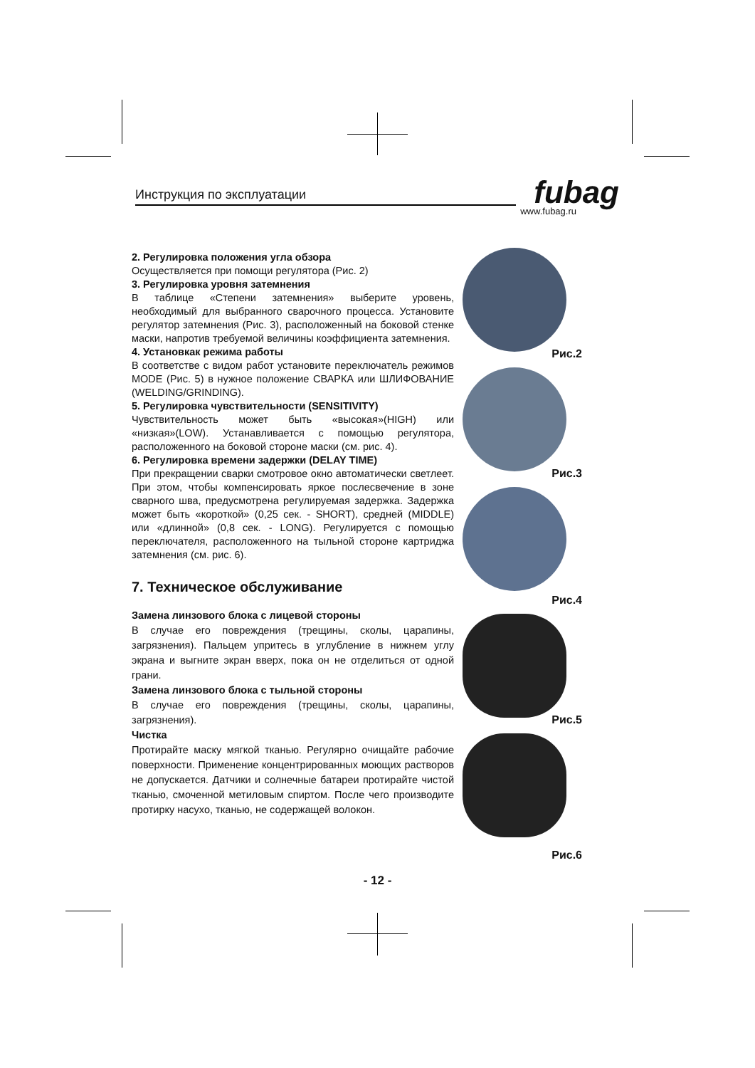Инструкция по эксплуатации
fubag www.fubag.ru
2. Регулировка положения угла обзора
Осуществляется при помощи регулятора (Рис. 2)
3. Регулировка уровня затемнения
В таблице «Степени затемнения» выберите уровень, необходимый для выбранного сварочного процесса. Установите регулятор затемнения (Рис. 3), расположенный на боковой стенке маски, напротив требуемой величины коэффициента затемнения.
4. Установкак режима работы
В соответстве с видом работ установите переключатель режимов MODE (Рис. 5) в нужное положение СВАРКА или ШЛИФОВАНИЕ (WELDING/GRINDING).
5. Регулировка чувствительности (SENSITIVITY)
Чувствительность может быть «высокая»(HIGH) или «низкая»(LOW). Устанавливается с помощью регулятора, расположенного на боковой стороне маски (см. рис. 4).
6. Регулировка времени задержки (DELAY TIME)
При прекращении сварки смотровое окно автоматически светлеет. При этом, чтобы компенсировать яркое послесвечение в зоне сварного шва, предусмотрена регулируемая задержка. Задержка может быть «короткой» (0,25 сек. - SHORT), средней (MIDDLE) или «длинной» (0,8 сек. - LONG). Регулируется с помощью переключателя, расположенного на тыльной стороне картриджа затемнения (см. рис. 6).
7. Техническое обслуживание
Замена линзового блока с лицевой стороны
В случае его повреждения (трещины, сколы, царапины, загрязнения). Пальцем упритесь в углубление в нижнем углу экрана и выгните экран вверх, пока он не отделиться от одной грани.
Замена линзового блока с тыльной стороны
В случае его повреждения (трещины, сколы, царапины, загрязнения).
Чистка
Протирайте маску мягкой тканью. Регулярно очищайте рабочие поверхности. Применение концентрированных моющих растворов не допускается. Датчики и солнечные батареи протирайте чистой тканью, смоченной метиловым спиртом. После чего производите протирку насухо, тканью, не содержащей волокон.
Рис.2
Рис.3
Рис.4
Рис.5
Рис.6
- 12 -